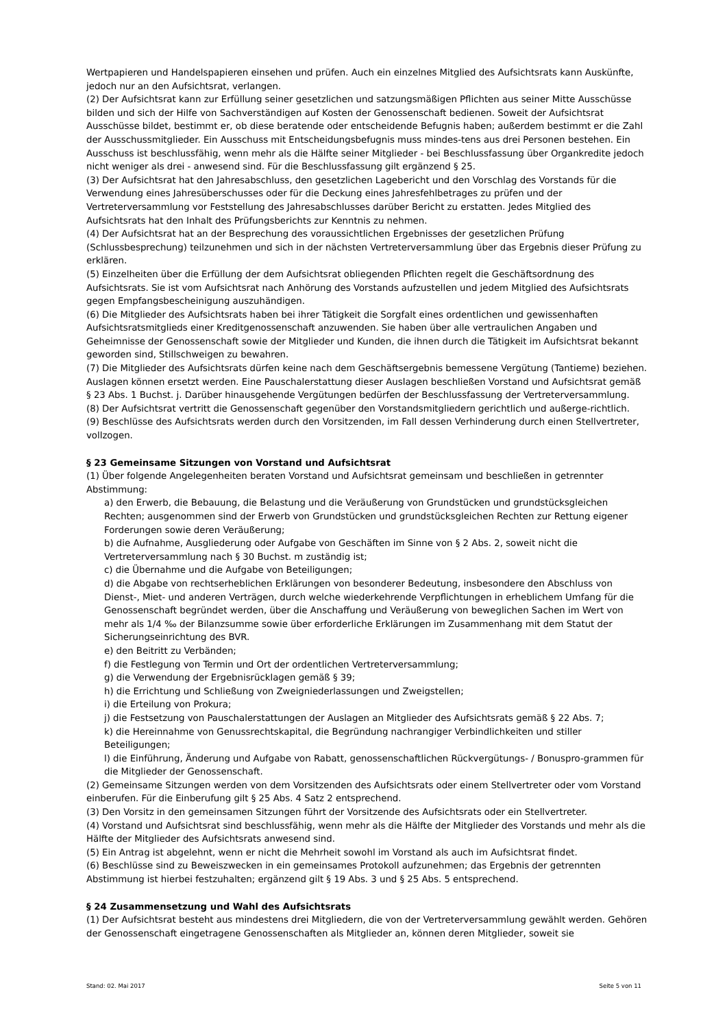Wertpapieren und Handelspapieren einsehen und prüfen. Auch ein einzelnes Mitglied des Aufsichtsrats kann Auskünfte, jedoch nur an den Aufsichtsrat, verlangen.
(2) Der Aufsichtsrat kann zur Erfüllung seiner gesetzlichen und satzungsmäßigen Pflichten aus seiner Mitte Ausschüsse bilden und sich der Hilfe von Sachverständigen auf Kosten der Genossenschaft bedienen. Soweit der Aufsichtsrat Ausschüsse bildet, bestimmt er, ob diese beratende oder entscheidende Befugnis haben; außerdem bestimmt er die Zahl der Ausschussmitglieder. Ein Ausschuss mit Entscheidungsbefugnis muss mindes-tens aus drei Personen bestehen. Ein Ausschuss ist beschlussfähig, wenn mehr als die Hälfte seiner Mitglieder - bei Beschlussfassung über Organkredite jedoch nicht weniger als drei - anwesend sind. Für die Beschlussfassung gilt ergänzend § 25.
(3) Der Aufsichtsrat hat den Jahresabschluss, den gesetzlichen Lagebericht und den Vorschlag des Vorstands für die Verwendung eines Jahresüberschusses oder für die Deckung eines Jahresfehlbetrages zu prüfen und der Vertreterversammlung vor Feststellung des Jahresabschlusses darüber Bericht zu erstatten. Jedes Mitglied des Aufsichtsrats hat den Inhalt des Prüfungsberichts zur Kenntnis zu nehmen.
(4) Der Aufsichtsrat hat an der Besprechung des voraussichtlichen Ergebnisses der gesetzlichen Prüfung (Schlussbesprechung) teilzunehmen und sich in der nächsten Vertreterversammlung über das Ergebnis dieser Prüfung zu erklären.
(5) Einzelheiten über die Erfüllung der dem Aufsichtsrat obliegenden Pflichten regelt die Geschäftsordnung des Aufsichtsrats. Sie ist vom Aufsichtsrat nach Anhörung des Vorstands aufzustellen und jedem Mitglied des Aufsichtsrats gegen Empfangsbescheinigung auszuhändigen.
(6) Die Mitglieder des Aufsichtsrats haben bei ihrer Tätigkeit die Sorgfalt eines ordentlichen und gewissenhaften Aufsichtsratsmitglieds einer Kreditgenossenschaft anzuwenden. Sie haben über alle vertraulichen Angaben und Geheimnisse der Genossenschaft sowie der Mitglieder und Kunden, die ihnen durch die Tätigkeit im Aufsichtsrat bekannt geworden sind, Stillschweigen zu bewahren.
(7) Die Mitglieder des Aufsichtsrats dürfen keine nach dem Geschäftsergebnis bemessene Vergütung (Tantieme) beziehen. Auslagen können ersetzt werden. Eine Pauschalerstattung dieser Auslagen beschließen Vorstand und Aufsichtsrat gemäß § 23 Abs. 1 Buchst. j. Darüber hinausgehende Vergütungen bedürfen der Beschlussfassung der Vertreterversammlung.
(8) Der Aufsichtsrat vertritt die Genossenschaft gegenüber den Vorstandsmitgliedern gerichtlich und außerge-richtlich.
(9) Beschlüsse des Aufsichtsrats werden durch den Vorsitzenden, im Fall dessen Verhinderung durch einen Stellvertreter, vollzogen.
§ 23 Gemeinsame Sitzungen von Vorstand und Aufsichtsrat
(1) Über folgende Angelegenheiten beraten Vorstand und Aufsichtsrat gemeinsam und beschließen in getrennter Abstimmung:
a) den Erwerb, die Bebauung, die Belastung und die Veräußerung von Grundstücken und grundstücksgleichen Rechten; ausgenommen sind der Erwerb von Grundstücken und grundstücksgleichen Rechten zur Rettung eigener Forderungen sowie deren Veräußerung;
b) die Aufnahme, Ausgliederung oder Aufgabe von Geschäften im Sinne von § 2 Abs. 2, soweit nicht die Vertreterversammlung nach § 30 Buchst. m zuständig ist;
c) die Übernahme und die Aufgabe von Beteiligungen;
d) die Abgabe von rechtserheblichen Erklärungen von besonderer Bedeutung, insbesondere den Abschluss von Dienst-, Miet- und anderen Verträgen, durch welche wiederkehrende Verpflichtungen in erheblichem Umfang für die Genossenschaft begründet werden, über die Anschaffung und Veräußerung von beweglichen Sachen im Wert von mehr als 1/4 ‰ der Bilanzsumme sowie über erforderliche Erklärungen im Zusammenhang mit dem Statut der Sicherungseinrichtung des BVR.
e) den Beitritt zu Verbänden;
f) die Festlegung von Termin und Ort der ordentlichen Vertreterversammlung;
g) die Verwendung der Ergebnisrücklagen gemäß § 39;
h) die Errichtung und Schließung von Zweigniederlassungen und Zweigstellen;
i) die Erteilung von Prokura;
j) die Festsetzung von Pauschalerstattungen der Auslagen an Mitglieder des Aufsichtsrats gemäß § 22 Abs. 7;
k) die Hereinnahme von Genussrechtskapital, die Begründung nachrangiger Verbindlichkeiten und stiller Beteiligungen;
l) die Einführung, Änderung und Aufgabe von Rabatt, genossenschaftlichen Rückvergütungs- / Bonuspro-grammen für die Mitglieder der Genossenschaft.
(2) Gemeinsame Sitzungen werden von dem Vorsitzenden des Aufsichtsrats oder einem Stellvertreter oder vom Vorstand einberufen. Für die Einberufung gilt § 25 Abs. 4 Satz 2 entsprechend.
(3) Den Vorsitz in den gemeinsamen Sitzungen führt der Vorsitzende des Aufsichtsrats oder ein Stellvertreter.
(4) Vorstand und Aufsichtsrat sind beschlussfähig, wenn mehr als die Hälfte der Mitglieder des Vorstands und mehr als die Hälfte der Mitglieder des Aufsichtsrats anwesend sind.
(5) Ein Antrag ist abgelehnt, wenn er nicht die Mehrheit sowohl im Vorstand als auch im Aufsichtsrat findet.
(6) Beschlüsse sind zu Beweiszwecken in ein gemeinsames Protokoll aufzunehmen; das Ergebnis der getrennten Abstimmung ist hierbei festzuhalten; ergänzend gilt § 19 Abs. 3 und § 25 Abs. 5 entsprechend.
§ 24 Zusammensetzung und Wahl des Aufsichtsrats
(1) Der Aufsichtsrat besteht aus mindestens drei Mitgliedern, die von der Vertreterversammlung gewählt werden. Gehören der Genossenschaft eingetragene Genossenschaften als Mitglieder an, können deren Mitglieder, soweit sie
Stand: 02. Mai 2017 Seite 5 von 11